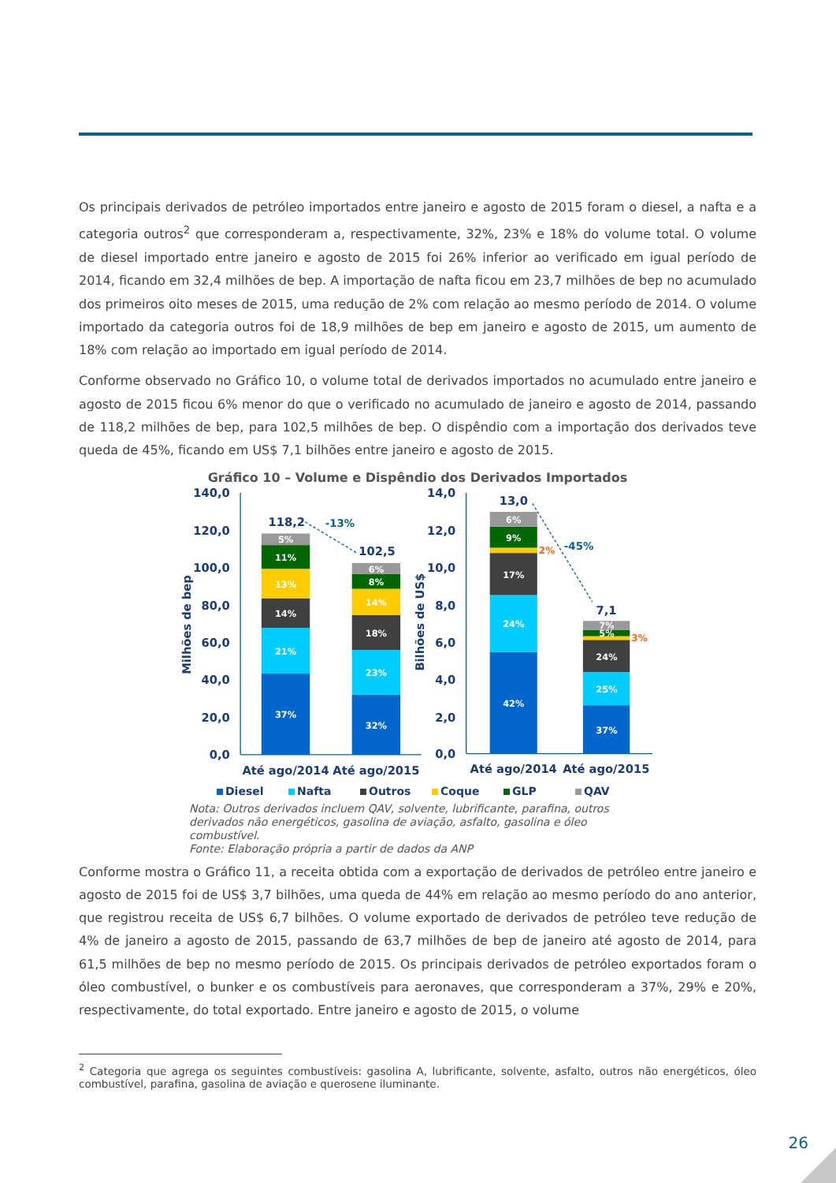Os principais derivados de petróleo importados entre janeiro e agosto de 2015 foram o diesel, a nafta e a categoria outros<sup>2</sup> que corresponderam a, respectivamente, 32%, 23% e 18% do volume total. O volume de diesel importado entre janeiro e agosto de 2015 foi 26% inferior ao verificado em igual período de 2014, ficando em 32,4 milhões de bep. A importação de nafta ficou em 23,7 milhões de bep no acumulado dos primeiros oito meses de 2015, uma redução de 2% com relação ao mesmo período de 2014. O volume importado da categoria outros foi de 18,9 milhões de bep em janeiro e agosto de 2015, um aumento de 18% com relação ao importado em igual período de 2014.
Conforme observado no Gráfico 10, o volume total de derivados importados no acumulado entre janeiro e agosto de 2015 ficou 6% menor do que o verificado no acumulado de janeiro e agosto de 2014, passando de 118,2 milhões de bep, para 102,5 milhões de bep. O dispêndio com a importação dos derivados teve queda de 45%, ficando em US$ 7,1 bilhões entre janeiro e agosto de 2015.
Gráfico 10 – Volume e Dispêndio dos Derivados Importados
140,0
120,0
100,0
80,0
60,0
40,0
20,0
0,0
14,0
12,0
10,0
8,0
6,0
4,0
2,0
0,0
Milhões de bep
Bilhões de US$
5%
11%
13%
14%
21%
37%
6%
8%
14%
18%
23%
32%
6%
9%
17%
24%
42%
7%
5%
24%
25%
37%
118,2
102,5
13,0
7,1
2%
3%
-13%
-45%
Até ago/2014
Até ago/2015
Até ago/2014
Até ago/2015
Diesel Nafta Outros Coque GLP QAV
Nota: Outros derivados incluem QAV, solvente, lubrificante, parafina, outros derivados não energéticos, gasolina de aviação, asfalto, gasolina e óleo combustível.
Fonte: Elaboração própria a partir de dados da ANP
Conforme mostra o Gráfico 11, a receita obtida com a exportação de derivados de petróleo entre janeiro e agosto de 2015 foi de US$ 3,7 bilhões, uma queda de 44% em relação ao mesmo período do ano anterior, que registrou receita de US$ 6,7 bilhões. O volume exportado de derivados de petróleo teve redução de 4% de janeiro a agosto de 2015, passando de 63,7 milhões de bep de janeiro até agosto de 2014, para 61,5 milhões de bep no mesmo período de 2015. Os principais derivados de petróleo exportados foram o óleo combustível, o bunker e os combustíveis para aeronaves, que corresponderam a 37%, 29% e 20%, respectivamente, do total exportado. Entre janeiro e agosto de 2015, o volume
<sup>2</sup> Categoria que agrega os seguintes combustíveis: gasolina A, lubrificante, solvente, asfalto, outros não energéticos, óleo combustível, parafina, gasolina de aviação e querosene iluminante.
26